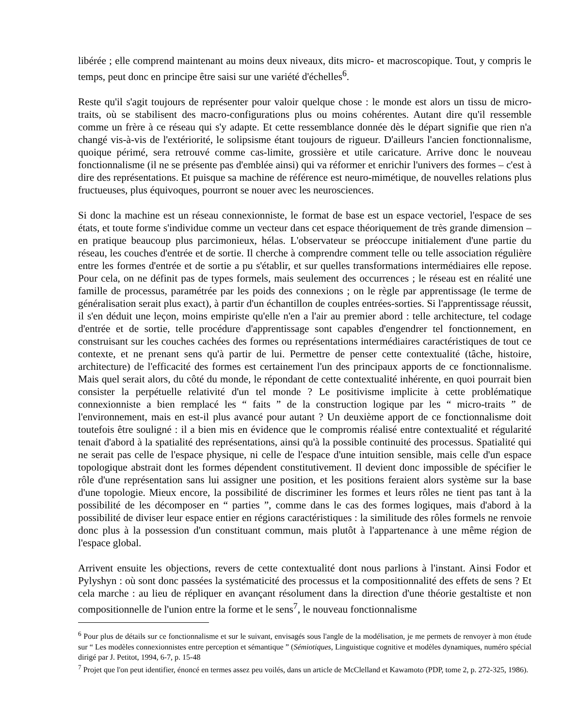libérée ; elle comprend maintenant au moins deux niveaux, dits micro- et macroscopique. Tout, y compris le temps, peut donc en principe être saisi sur une variété d'échelles<sup>6</sup>.
Reste qu'il s'agit toujours de représenter pour valoir quelque chose : le monde est alors un tissu de micro-traits, où se stabilisent des macro-configurations plus ou moins cohérentes. Autant dire qu'il ressemble comme un frère à ce réseau qui s'y adapte. Et cette ressemblance donnée dès le départ signifie que rien n'a changé vis-à-vis de l'extériorité, le solipsisme étant toujours de rigueur. D'ailleurs l'ancien fonctionnalisme, quoique périmé, sera retrouvé comme cas-limite, grossière et utile caricature. Arrive donc le nouveau fonctionnalisme (il ne se présente pas d'emblée ainsi) qui va réformer et enrichir l'univers des formes – c'est à dire des représentations. Et puisque sa machine de référence est neuro-mimétique, de nouvelles relations plus fructueuses, plus équivoques, pourront se nouer avec les neurosciences.
Si donc la machine est un réseau connexionniste, le format de base est un espace vectoriel, l'espace de ses états, et toute forme s'individue comme un vecteur dans cet espace théoriquement de très grande dimension – en pratique beaucoup plus parcimonieux, hélas. L'observateur se préoccupe initialement d'une partie du réseau, les couches d'entrée et de sortie. Il cherche à comprendre comment telle ou telle association régulière entre les formes d'entrée et de sortie a pu s'établir, et sur quelles transformations intermédiaires elle repose. Pour cela, on ne définit pas de types formels, mais seulement des occurrences ; le réseau est en réalité une famille de processus, paramétrée par les poids des connexions ; on le règle par apprentissage (le terme de généralisation serait plus exact), à partir d'un échantillon de couples entrées-sorties. Si l'apprentissage réussit, il s'en déduit une leçon, moins empiriste qu'elle n'en a l'air au premier abord : telle architecture, tel codage d'entrée et de sortie, telle procédure d'apprentissage sont capables d'engendrer tel fonctionnement, en construisant sur les couches cachées des formes ou représentations intermédiaires caractéristiques de tout ce contexte, et ne prenant sens qu'à partir de lui. Permettre de penser cette contextualité (tâche, histoire, architecture) de l'efficacité des formes est certainement l'un des principaux apports de ce fonctionnalisme. Mais quel serait alors, du côté du monde, le répondant de cette contextualité inhérente, en quoi pourrait bien consister la perpétuelle relativité d'un tel monde ? Le positivisme implicite à cette problématique connexionniste a bien remplacé les “ faits ” de la construction logique par les “ micro-traits ” de l'environnement, mais en est-il plus avancé pour autant ? Un deuxième apport de ce fonctionnalisme doit toutefois être souligné : il a bien mis en évidence que le compromis réalisé entre contextualité et régularité tenait d'abord à la spatialité des représentations, ainsi qu'à la possible continuité des processus. Spatialité qui ne serait pas celle de l'espace physique, ni celle de l'espace d'une intuition sensible, mais celle d'un espace topologique abstrait dont les formes dépendent constitutivement. Il devient donc impossible de spécifier le rôle d'une représentation sans lui assigner une position, et les positions feraient alors système sur la base d'une topologie. Mieux encore, la possibilité de discriminer les formes et leurs rôles ne tient pas tant à la possibilité de les décomposer en “ parties ”, comme dans le cas des formes logiques, mais d'abord à la possibilité de diviser leur espace entier en régions caractéristiques : la similitude des rôles formels ne renvoie donc plus à la possession d'un constituant commun, mais plutôt à l'appartenance à une même région de l'espace global.
Arrivent ensuite les objections, revers de cette contextualité dont nous parlions à l'instant. Ainsi Fodor et Pylyshyn : où sont donc passées la systématicité des processus et la compositionnalité des effets de sens ? Et cela marche : au lieu de répliquer en avançant résolument dans la direction d'une théorie gestaltiste et non compositionnelle de l'union entre la forme et le sens<sup>7</sup>, le nouveau fonctionnalisme
<sup>6</sup> Pour plus de détails sur ce fonctionnalisme et sur le suivant, envisagés sous l'angle de la modélisation, je me permets de renvoyer à mon étude sur “ Les modèles connexionnistes entre perception et sémantique ” (Sémiotiques, Linguistique cognitive et modèles dynamiques, numéro spécial dirigé par J. Petitot, 1994, 6-7, p. 15-48
<sup>7</sup> Projet que l'on peut identifier, énoncé en termes assez peu voilés, dans un article de McClelland et Kawamoto (PDP, tome 2, p. 272-325, 1986).